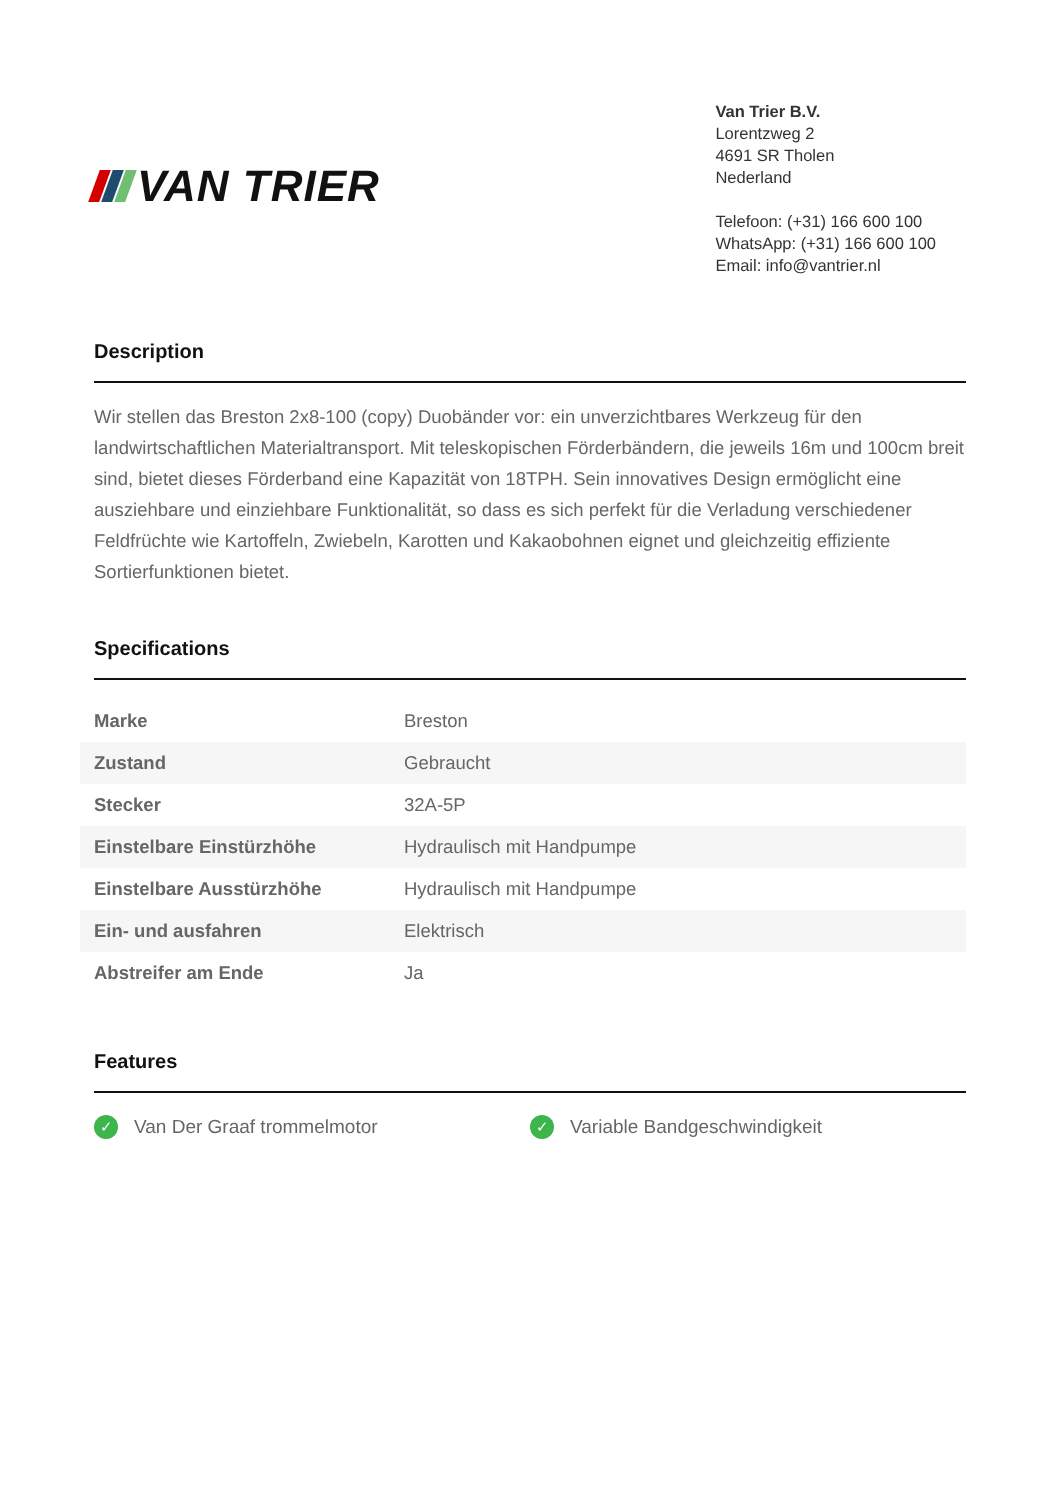VAN TRIER
Van Trier B.V.
Lorentzweg 2
4691 SR Tholen
Nederland
Telefoon: (+31) 166 600 100
WhatsApp: (+31) 166 600 100
Email: info@vantrier.nl
Description
Wir stellen das Breston 2x8-100 (copy) Duobänder vor: ein unverzichtbares Werkzeug für den landwirtschaftlichen Materialtransport. Mit teleskopischen Förderbändern, die jeweils 16m und 100cm breit sind, bietet dieses Förderband eine Kapazität von 18TPH. Sein innovatives Design ermöglicht eine ausziehbare und einziehbare Funktionalität, so dass es sich perfekt für die Verladung verschiedener Feldfrüchte wie Kartoffeln, Zwiebeln, Karotten und Kakaobohnen eignet und gleichzeitig effiziente Sortierfunktionen bietet.
Specifications
| Marke | Breston |
| Zustand | Gebraucht |
| Stecker | 32A-5P |
| Einstelbare Einstürzhöhe | Hydraulisch mit Handpumpe |
| Einstelbare Ausstürzhöhe | Hydraulisch mit Handpumpe |
| Ein- und ausfahren | Elektrisch |
| Abstreifer am Ende | Ja |
Features
✓ Van Der Graaf trommelmotor
✓ Variable Bandgeschwindigkeit